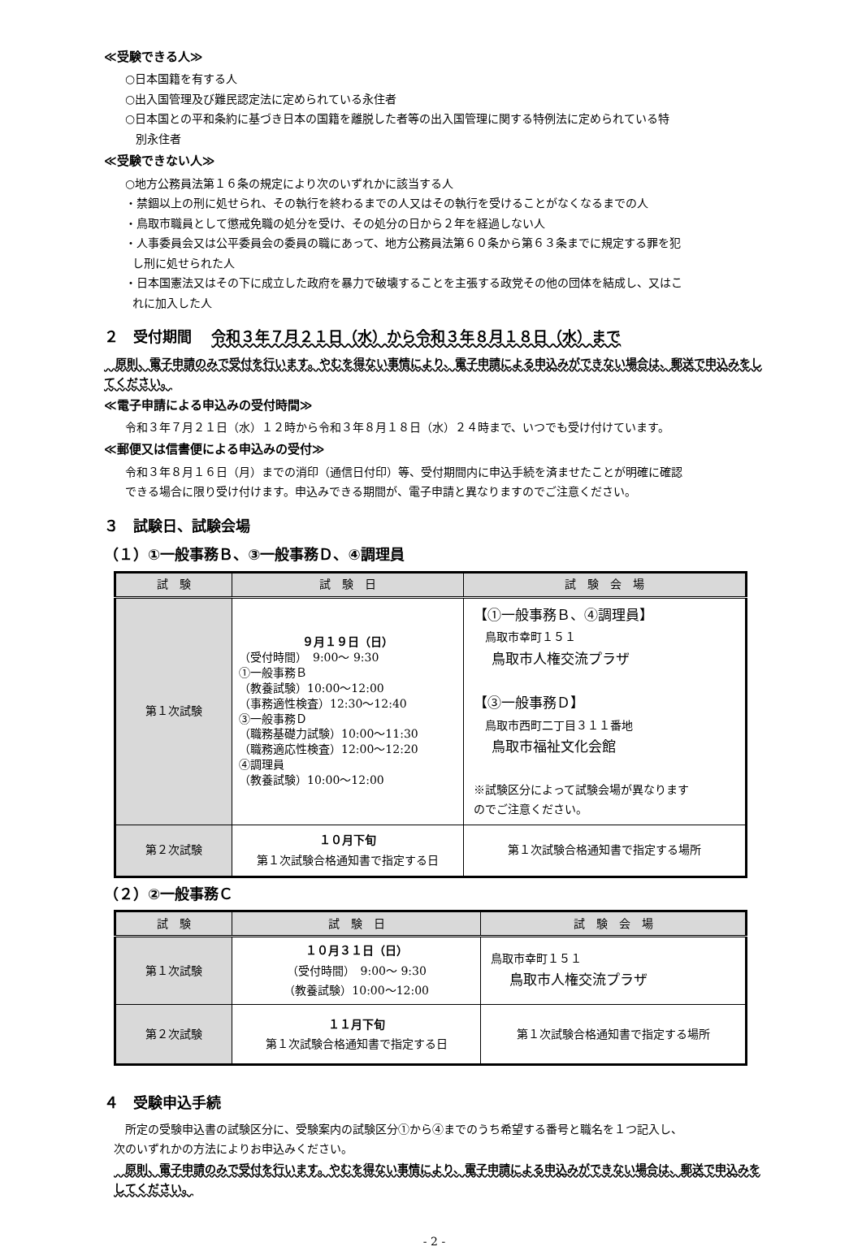≪受験できる人≫
○日本国籍を有する人
○出入国管理及び難民認定法に定められている永住者
○日本国との平和条約に基づき日本の国籍を離脱した者等の出入国管理に関する特例法に定められている特
別永住者
≪受験できない人≫
○地方公務員法第１６条の規定により次のいずれかに該当する人
・禁錮以上の刑に処せられ、その執行を終わるまでの人又はその執行を受けることがなくなるまでの人
・鳥取市職員として懲戒免職の処分を受け、その処分の日から２年を経過しない人
・人事委員会又は公平委員会の委員の職にあって、地方公務員法第６０条から第６３条までに規定する罪を犯
し刑に処せられた人
・日本国憲法又はその下に成立した政府を暴力で破壊することを主張する政党その他の団体を結成し、又はこ
れに加入した人
２　受付期間　 令和３年７月２１日（水）から令和３年８月１８日（水）まで
　原則、電子申請のみで受付を行います。やむを得ない事情により、電子申請による申込みができない場合は、郵送で申込みをしてください。
≪電子申請による申込みの受付時間≫
令和３年７月２１日（水）１２時から令和３年８月１８日（水）２４時まで、いつでも受け付けています。
≪郵便又は信書便による申込みの受付≫
令和３年８月１６日（月）までの消印（通信日付印）等、受付期間内に申込手続を済ませたことが明確に確認
できる場合に限り受け付けます。申込みできる期間が、電子申請と異なりますのでご注意ください。
３　試験日、試験会場
（１）①一般事務Ｂ、③一般事務Ｄ、④調理員
| 試 験 | 試 験 日 | 試 験 会 場 |
| --- | --- | --- |
| 第１次試験 | ９月１９日（日） （受付時間） 9:00～ 9:30 ①一般事務Ｂ （教養試験）10:00～12:00 （事務適性検査）12:30～12:40 ③一般事務Ｄ （職務基礎力試験）10:00～11:30 （職務適応性検査）12:00～12:20 ④調理員 （教養試験）10:00～12:00 | 【①一般事務Ｂ、④調理員】 鳥取市幸町１５１ 鳥取市人権交流プラザ 【③一般事務Ｄ】 鳥取市西町二丁目３１１番地 鳥取市福祉文化会館 ※試験区分によって試験会場が異なります のでご注意ください。 |
| 第２次試験 | １０月下旬 第１次試験合格通知書で指定する日 | 第１次試験合格通知書で指定する場所 |
（２）②一般事務Ｃ
| 試 験 | 試 験 日 | 試 験 会 場 |
| --- | --- | --- |
| 第１次試験 | １０月３１日（日） （受付時間） 9:00～ 9:30 （教養試験）10:00～12:00 | 鳥取市幸町１５１ 鳥取市人権交流プラザ |
| 第２次試験 | １１月下旬 第１次試験合格通知書で指定する日 | 第１次試験合格通知書で指定する場所 |
４　受験申込手続
　所定の受験申込書の試験区分に、受験案内の試験区分①から④までのうち希望する番号と職名を１つ記入し、
次のいずれかの方法によりお申込みください。
　原則、電子申請のみで受付を行います。やむを得ない事情により、電子申請による申込みができない場合は、郵送で申込みをしてください。
- 2 -